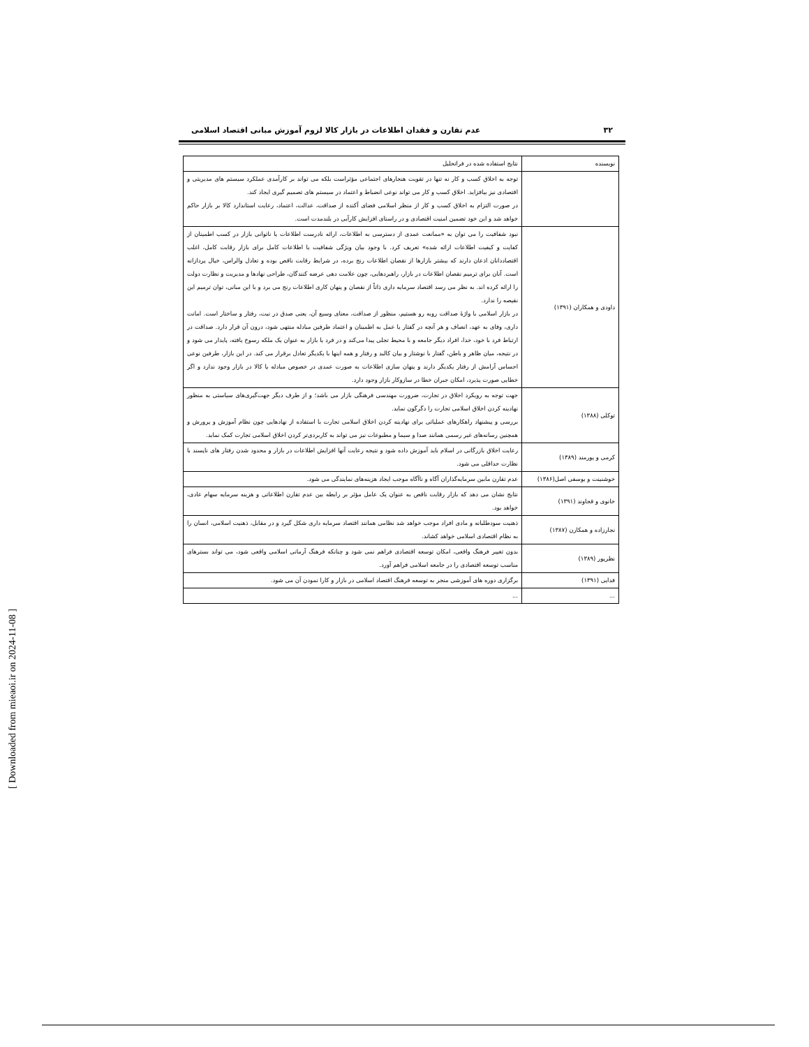[ Downloaded from mieaoi.ir on 2024-11-08 ]
۳۲ عدم تقارن و فقدان اطلاعات در بازار کالا لزوم آموزش مبانی اقتصاد اسلامی
| نویسنده | نتایج استفاده شده در فراتحلیل |
| --- | --- |
| | توجه به اخلاق کسب و کار نه تنها در تقویت هنجارهای اجتماعی مؤثراست بلکه می تواند بر کارآمدی عملکرد سیستم های مدیریتی و اقتصادی نیز بیافزاید. اخلاق کسب و کار می تواند نوعی انضباط و اعتماد در سیستم های تصمیم گیری ایجاد کند. در صورت التزام به اخلاق کسب و کار از منظر اسلامی فضای آکنده از صداقت، عدالت، اعتماد، رعایت استاندارد کالا بر بازار حاکم خواهد شد و این خود تضمین امنیت اقتصادی و در راستای افزایش کارآیی در بلندمدت است. |
| داودی و همکاران (۱۳۹۱) | نبود شفافیت را می توان به «ممانعت عمدی از دسترسی به اطلاعات، ارائه نادرست اطلاعات یا ناتوانی بازار در کسب اطمینان از کفایت و کیفیت اطلاعات ارائه شده» تعریف کرد. با وجود بیان ویژگی شفافیت یا اطلاعات کامل برای بازار رقابت کامل، اغلب اقتصاددانان اذعان دارند که بیشتر بازارها از نقصان اطلاعات رنج برده، در شرایط رقابت ناقص بوده و تعادل والراس، خیال پردازانه است. آنان برای ترمیم نقصان اطلاعات در بازار، راهبردهایی، چون علامت دهی عرضه کنندگان، طراحی نهادها و مدیریت و نظارت دولت را ارائه کرده اند. به نظر می رسد اقتصاد سرمایه داری ذاتاً از نقصان و پنهان کاری اطلاعات رنج می برد و با این مبانی، توان ترمیم این نقیصه را ندارد. در بازار اسلامی با واژهٔ صداقت روبه رو هستیم، منظور از صداقت، معنای وسیع آن، یعنی صدق در نیت، رفتار و ساختار است. امانت داری، وفای به عهد، انصاف و هر آنچه در گفتار یا عمل به اطمینان و اعتماد طرفین مبادله منتهی شود، درون آن قرار دارد. صداقت در ارتباط فرد با خود، خدا، افراد دیگر جامعه و با محیط تجلی پیدا می‌کند و در فرد یا بازار به عنوان یک ملکه رسوخ یافته، پایدار می شود و در نتیجه، میان ظاهر و باطن، گفتار با نوشتار و بیان کالبد و رفتار و همه اینها با یکدیگر تعادل برقرار می کند. در این بازار، طرفین نوعی احساس آرامش از رفتار یکدیگر دارند و پنهان سازی اطلاعات به صورت عمدی در خصوص مبادله یا کالا در بازار وجود ندارد و اگر خطایی صورت پذیرد، امکان جبران خطا در سازوکار بازار وجود دارد. |
| توکلی (۱۳۸۸) | جهت توجه به رویکرد اخلاق در تجارت، ضرورت مهندسی فرهنگی بازار می باشد؛ و از طرف دیگر جهت‌گیری‌های سیاستی به منظور نهادینه کردن اخلاق اسلامی تجارت را دگرگون نماید. بررسی و پیشنهاد راهکارهای عملیاتی برای نهادینه کردن اخلاق اسلامی تجارت با استفاده از نهادهایی چون نظام آموزش و پرورش و همچنین رسانه‌های غیر رسمی همانند صدا و سیما و مطبوعات نیز می تواند به کاربردی‌تر کردن اخلاق اسلامی تجارت کمک نماید. |
| کرمی و پورمند (۱۳۸۹) | رعایت اخلاق بازرگانی در اسلام باید آموزش داده شود و نتیجه رعایت آنها افزایش اطلاعات در بازار و محدود شدن رفتار های ناپسند با نظارت حداقلی می شود. |
| خوشنینت و یوسفی اصل(۱۳۸۶) | عدم تقارن مابین سرمایه‌گذاران آگاه و ناآگاه موجب ایجاد هزینه‌های نمایندگی می شود. |
| خانوی و قجاوند (۱۳۹۱) | نتایج نشان می دهد که بازار رقابت ناقص به عنوان یک عامل مؤثر بر رابطه بین عدم تقارن اطلاعاتی و هزینه سرمایه سهام عادی، خواهد بود. |
| نجارزاده و همکارن (۱۳۸۷) | ذهنیت سودطلبانه و مادی افراد موجب خواهد شد نظامی همانند اقتصاد سرمایه داری شکل گیرد و در مقابل، ذهنیت اسلامی، انسان را به نظام اقتصادی اسلامی خواهد کشاند. |
| نظرپور (۱۳۸۹) | بدون تغییر فرهنگ واقعی، امکان توسعه اقتصادی فراهم نمی شود و چنانکه فرهنگ آرمانی اسلامی واقعی شود، می تواند بسترهای مناسب توسعه اقتصادی را در جامعه اسلامی فراهم آورد. |
| فدایی (۱۳۹۱) | برگزاری دوره های آموزشی منجر به توسعه فرهنگ اقتصاد اسلامی در بازار و کارا نمودن آن می شود. |
| ... | ... |